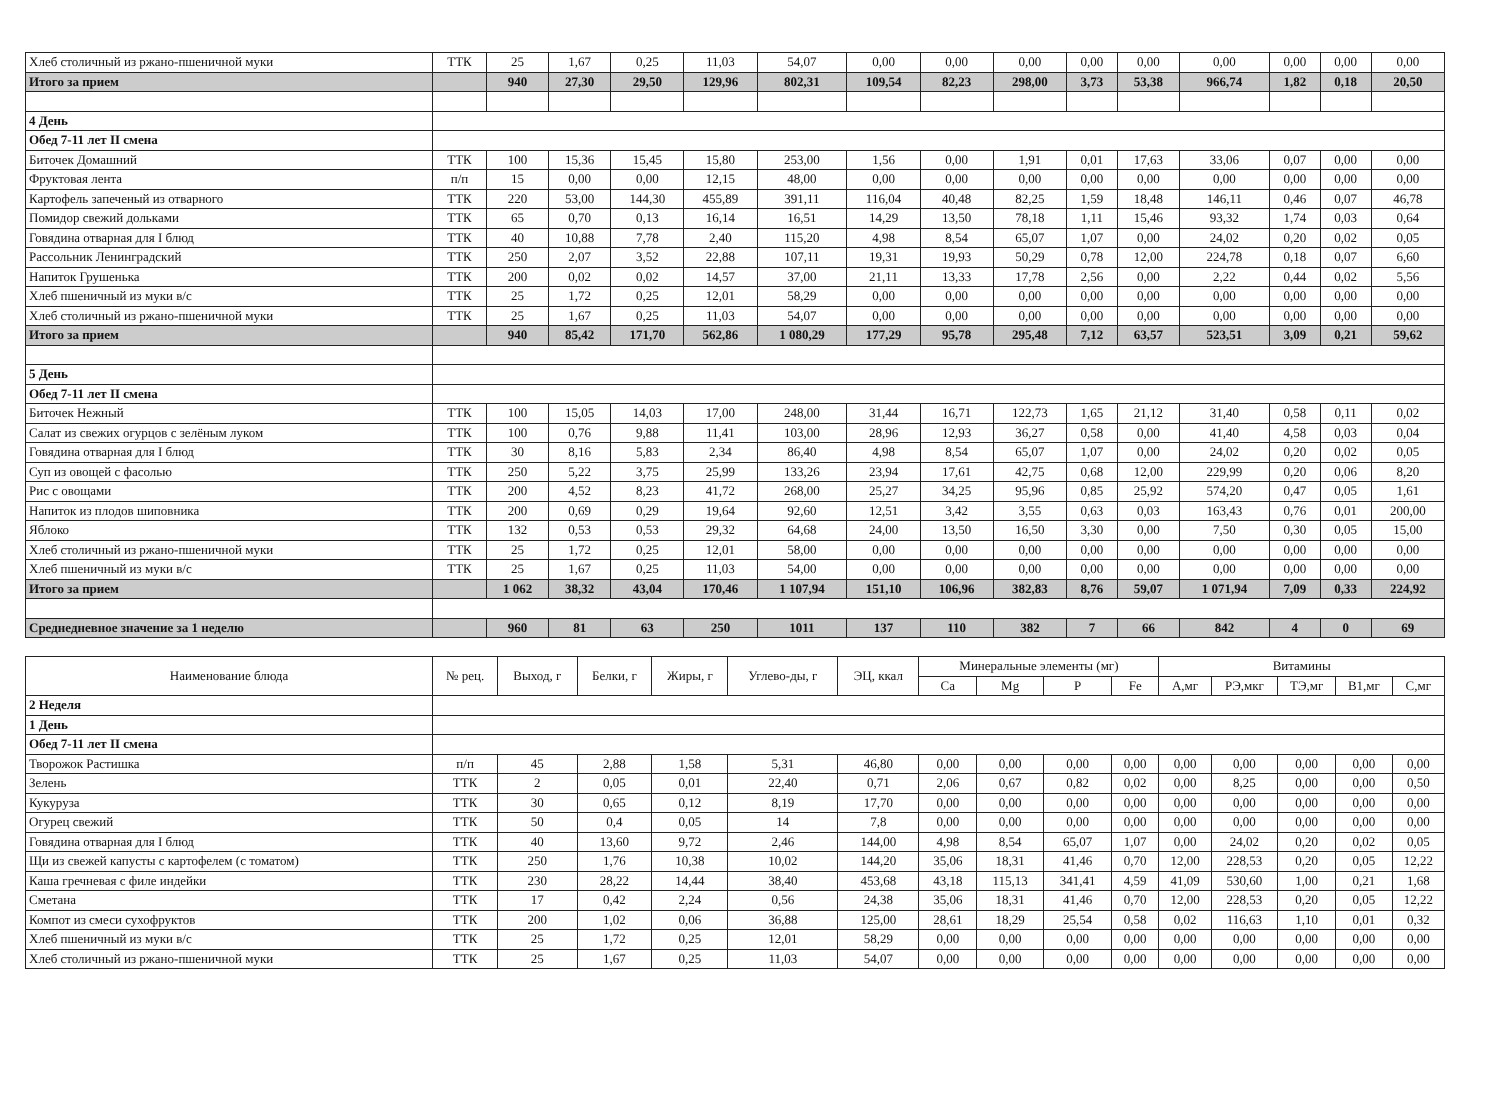| Хлеб столичный из ржано-пшеничной муки | ТТК | 25 | 1,67 | 0,25 | 11,03 | 54,07 | 0,00 | 0,00 | 0,00 | 0,00 | 0,00 | 0,00 | 0,00 | 0,00 | 0,00 |
| Итого за прием | | 940 | 27,30 | 29,50 | 129,96 | 802,31 | 109,54 | 82,23 | 298,00 | 3,73 | 53,38 | 966,74 | 1,82 | 0,18 | 20,50 |
| 4 День | | | | | | | | | | | | | | | |
| Обед 7-11 лет II смена | | | | | | | | | | | | | | | |
| Биточек Домашний | ТТК | 100 | 15,36 | 15,45 | 15,80 | 253,00 | 1,56 | 0,00 | 1,91 | 0,01 | 17,63 | 33,06 | 0,07 | 0,00 | 0,00 |
| Фруктовая лента | п/п | 15 | 0,00 | 0,00 | 12,15 | 48,00 | 0,00 | 0,00 | 0,00 | 0,00 | 0,00 | 0,00 | 0,00 | 0,00 | 0,00 |
| Картофель запеченый из отварного | ТТК | 220 | 53,00 | 144,30 | 455,89 | 391,11 | 116,04 | 40,48 | 82,25 | 1,59 | 18,48 | 146,11 | 0,46 | 0,07 | 46,78 |
| Помидор свежий дольками | ТТК | 65 | 0,70 | 0,13 | 16,14 | 16,51 | 14,29 | 13,50 | 78,18 | 1,11 | 15,46 | 93,32 | 1,74 | 0,03 | 0,64 |
| Говядина отварная для I блюд | ТТК | 40 | 10,88 | 7,78 | 2,40 | 115,20 | 4,98 | 8,54 | 65,07 | 1,07 | 0,00 | 24,02 | 0,20 | 0,02 | 0,05 |
| Рассольник Ленинградский | ТТК | 250 | 2,07 | 3,52 | 22,88 | 107,11 | 19,31 | 19,93 | 50,29 | 0,78 | 12,00 | 224,78 | 0,18 | 0,07 | 6,60 |
| Напиток Грушенька | ТТК | 200 | 0,02 | 0,02 | 14,57 | 37,00 | 21,11 | 13,33 | 17,78 | 2,56 | 0,00 | 2,22 | 0,44 | 0,02 | 5,56 |
| Хлеб пшеничный из муки в/с | ТТК | 25 | 1,72 | 0,25 | 12,01 | 58,29 | 0,00 | 0,00 | 0,00 | 0,00 | 0,00 | 0,00 | 0,00 | 0,00 | 0,00 |
| Хлеб столичный из ржано-пшеничной муки | ТТК | 25 | 1,67 | 0,25 | 11,03 | 54,07 | 0,00 | 0,00 | 0,00 | 0,00 | 0,00 | 0,00 | 0,00 | 0,00 | 0,00 |
| Итого за прием | | 940 | 85,42 | 171,70 | 562,86 | 1 080,29 | 177,29 | 95,78 | 295,48 | 7,12 | 63,57 | 523,51 | 3,09 | 0,21 | 59,62 |
| 5 День | | | | | | | | | | | | | | | |
| Обед 7-11 лет II смена | | | | | | | | | | | | | | | |
| Биточек Нежный | ТТК | 100 | 15,05 | 14,03 | 17,00 | 248,00 | 31,44 | 16,71 | 122,73 | 1,65 | 21,12 | 31,40 | 0,58 | 0,11 | 0,02 |
| Салат из свежих огурцов с зелёным луком | ТТК | 100 | 0,76 | 9,88 | 11,41 | 103,00 | 28,96 | 12,93 | 36,27 | 0,58 | 0,00 | 41,40 | 4,58 | 0,03 | 0,04 |
| Говядина отварная для I блюд | ТТК | 30 | 8,16 | 5,83 | 2,34 | 86,40 | 4,98 | 8,54 | 65,07 | 1,07 | 0,00 | 24,02 | 0,20 | 0,02 | 0,05 |
| Суп из овощей с фасолью | ТТК | 250 | 5,22 | 3,75 | 25,99 | 133,26 | 23,94 | 17,61 | 42,75 | 0,68 | 12,00 | 229,99 | 0,20 | 0,06 | 8,20 |
| Рис с овощами | ТТК | 200 | 4,52 | 8,23 | 41,72 | 268,00 | 25,27 | 34,25 | 95,96 | 0,85 | 25,92 | 574,20 | 0,47 | 0,05 | 1,61 |
| Напиток из плодов шиповника | ТТК | 200 | 0,69 | 0,29 | 19,64 | 92,60 | 12,51 | 3,42 | 3,55 | 0,63 | 0,03 | 163,43 | 0,76 | 0,01 | 200,00 |
| Яблоко | ТТК | 132 | 0,53 | 0,53 | 29,32 | 64,68 | 24,00 | 13,50 | 16,50 | 3,30 | 0,00 | 7,50 | 0,30 | 0,05 | 15,00 |
| Хлеб столичный из ржано-пшеничной муки | ТТК | 25 | 1,72 | 0,25 | 12,01 | 58,00 | 0,00 | 0,00 | 0,00 | 0,00 | 0,00 | 0,00 | 0,00 | 0,00 | 0,00 |
| Хлеб пшеничный из муки в/с | ТТК | 25 | 1,67 | 0,25 | 11,03 | 54,00 | 0,00 | 0,00 | 0,00 | 0,00 | 0,00 | 0,00 | 0,00 | 0,00 | 0,00 |
| Итого за прием | | 1 062 | 38,32 | 43,04 | 170,46 | 1 107,94 | 151,10 | 106,96 | 382,83 | 8,76 | 59,07 | 1 071,94 | 7,09 | 0,33 | 224,92 |
| Среднедневное значение за 1 неделю | | 960 | 81 | 63 | 250 | 1011 | 137 | 110 | 382 | 7 | 66 | 842 | 4 | 0 | 69 |
| Наименование блюда | № рец. | Выход, г | Белки, г | Жиры, г | Углево-ды, г | ЭЦ, ккал | Минеральные элементы (мг) | | | | Витамины | | | | |
| --- | --- | --- | --- | --- | --- | --- | --- | --- | --- | --- | --- | --- | --- | --- | --- |
| | | | | | | | Ca | Mg | P | Fe | А,мг | РЭ,мкг | ТЭ,мг | В1,мг | С,мг |
| 2 Неделя | | | | | | | | | | | | | | | |
| 1 День | | | | | | | | | | | | | | | |
| Обед 7-11 лет II смена | | | | | | | | | | | | | | | |
| Творожок Растишка | п/п | 45 | 2,88 | 1,58 | 5,31 | 46,80 | 0,00 | 0,00 | 0,00 | 0,00 | 0,00 | 0,00 | 0,00 | 0,00 | 0,00 |
| Зелень | ТТК | 2 | 0,05 | 0,01 | 22,40 | 0,71 | 2,06 | 0,67 | 0,82 | 0,02 | 0,00 | 8,25 | 0,00 | 0,00 | 0,50 |
| Кукуруза | ТТК | 30 | 0,65 | 0,12 | 8,19 | 17,70 | 0,00 | 0,00 | 0,00 | 0,00 | 0,00 | 0,00 | 0,00 | 0,00 | 0,00 |
| Огурец свежий | ТТК | 50 | 0,4 | 0,05 | 14 | 7,8 | 0,00 | 0,00 | 0,00 | 0,00 | 0,00 | 0,00 | 0,00 | 0,00 | 0,00 |
| Говядина отварная для I блюд | ТТК | 40 | 13,60 | 9,72 | 2,46 | 144,00 | 4,98 | 8,54 | 65,07 | 1,07 | 0,00 | 24,02 | 0,20 | 0,02 | 0,05 |
| Щи из свежей капусты с картофелем (с томатом) | ТТК | 250 | 1,76 | 10,38 | 10,02 | 144,20 | 35,06 | 18,31 | 41,46 | 0,70 | 12,00 | 228,53 | 0,20 | 0,05 | 12,22 |
| Каша гречневая с филе индейки | ТТК | 230 | 28,22 | 14,44 | 38,40 | 453,68 | 43,18 | 115,13 | 341,41 | 4,59 | 41,09 | 530,60 | 1,00 | 0,21 | 1,68 |
| Сметана | ТТК | 17 | 0,42 | 2,24 | 0,56 | 24,38 | 35,06 | 18,31 | 41,46 | 0,70 | 12,00 | 228,53 | 0,20 | 0,05 | 12,22 |
| Компот из смеси сухофруктов | ТТК | 200 | 1,02 | 0,06 | 36,88 | 125,00 | 28,61 | 18,29 | 25,54 | 0,58 | 0,02 | 116,63 | 1,10 | 0,01 | 0,32 |
| Хлеб пшеничный из муки в/с | ТТК | 25 | 1,72 | 0,25 | 12,01 | 58,29 | 0,00 | 0,00 | 0,00 | 0,00 | 0,00 | 0,00 | 0,00 | 0,00 | 0,00 |
| Хлеб столичный из ржано-пшеничной муки | ТТК | 25 | 1,67 | 0,25 | 11,03 | 54,07 | 0,00 | 0,00 | 0,00 | 0,00 | 0,00 | 0,00 | 0,00 | 0,00 | 0,00 |